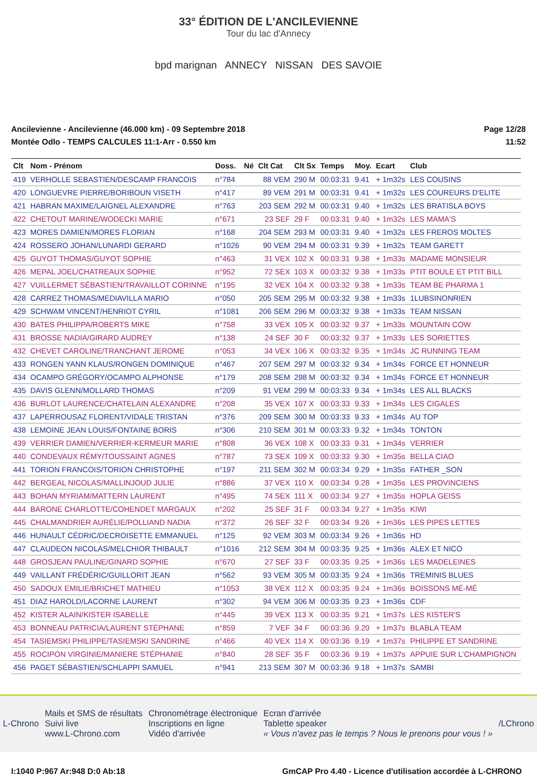33° ÉDITION DE L'ANCILEVIENNE
Tour du lac d'Annecy
bpd marignan ANNECY NISSAN DES SAVOIE
Ancilevienne - Ancilevienne (46.000 km) - 09 Septembre 2018
Montée Odlo - TEMPS CALCULES 11:1-Arr - 0.550 km
Page 12/28
11:52
| Clt | Nom - Prénom | Doss. | Né | Clt Cat | Clt Sx | Temps | Moy. | Ecart | Club |
| --- | --- | --- | --- | --- | --- | --- | --- | --- | --- |
| 419 | VERHOLLE SEBASTIEN/DESCAMP FRANCOIS | n°784 | | 88 VEM | 290 M | 00:03:31 | 9.41 | + 1m32s | LES COUSINS |
| 420 | LONGUEVRE PIERRE/BORIBOUN VISETH | n°417 | | 89 VEM | 291 M | 00:03:31 | 9.41 | + 1m32s | LES COUREURS D'ELITE |
| 421 | HABRAN MAXIME/LAIGNEL ALEXANDRE | n°763 | | 203 SEM | 292 M | 00:03:31 | 9.40 | + 1m32s | LES BRATISLA BOYS |
| 422 | CHETOUT MARINE/WODECKI MARIE | n°671 | | 23 SEF | 29 F | 00:03:31 | 9.40 | + 1m32s | LES MAMA'S |
| 423 | MORES DAMIEN/MORES FLORIAN | n°168 | | 204 SEM | 293 M | 00:03:31 | 9.40 | + 1m32s | LES FREROS MOLTES |
| 424 | ROSSERO JOHAN/LUNARDI GERARD | n°1026 | | 90 VEM | 294 M | 00:03:31 | 9.39 | + 1m32s | TEAM GARETT |
| 425 | GUYOT THOMAS/GUYOT SOPHIE | n°463 | | 31 VEX | 102 X | 00:03:31 | 9.38 | + 1m33s | MADAME MONSIEUR |
| 426 | MEPAL JOEL/CHATREAUX SOPHIE | n°952 | | 72 SEX | 103 X | 00:03:32 | 9.38 | + 1m33s | PTIT BOULE ET PTIT BILL |
| 427 | VUILLERMET SÉBASTIEN/TRAVAILLOT CORINNE | n°195 | | 32 VEX | 104 X | 00:03:32 | 9.38 | + 1m33s | TEAM BE PHARMA 1 |
| 428 | CARREZ THOMAS/MEDIAVILLA MARIO | n°050 | | 205 SEM | 295 M | 00:03:32 | 9.38 | + 1m33s | 1LUBSINONRIEN |
| 429 | SCHWAM VINCENT/HENRIOT CYRIL | n°1081 | | 206 SEM | 296 M | 00:03:32 | 9.38 | + 1m33s | TEAM NISSAN |
| 430 | BATES PHILIPPA/ROBERTS MIKE | n°758 | | 33 VEX | 105 X | 00:03:32 | 9.37 | + 1m33s | MOUNTAIN COW |
| 431 | BROSSE NADIA/GIRARD AUDREY | n°138 | | 24 SEF | 30 F | 00:03:32 | 9.37 | + 1m33s | LES SORIETTES |
| 432 | CHEVET CAROLINE/TRANCHANT JEROME | n°053 | | 34 VEX | 106 X | 00:03:32 | 9.35 | + 1m34s | JC RUNNING TEAM |
| 433 | RONGEN YANN KLAUS/RONGEN DOMINIQUE | n°467 | | 207 SEM | 297 M | 00:03:32 | 9.34 | + 1m34s | FORCE ET HONNEUR |
| 434 | OCAMPO GRÉGORY/OCAMPO ALPHONSE | n°179 | | 208 SEM | 298 M | 00:03:32 | 9.34 | + 1m34s | FORCE ET HONNEUR |
| 435 | DAVIS GLENN/MOLLARD THOMAS | n°209 | | 91 VEM | 299 M | 00:03:33 | 9.34 | + 1m34s | LES ALL BLACKS |
| 436 | BURLOT LAURENCE/CHATELAIN ALEXANDRE | n°208 | | 35 VEX | 107 X | 00:03:33 | 9.33 | + 1m34s | LES CIGALES |
| 437 | LAPERROUSAZ FLORENT/VIDALE TRISTAN | n°376 | | 209 SEM | 300 M | 00:03:33 | 9.33 | + 1m34s | AU TOP |
| 438 | LEMOINE JEAN LOUIS/FONTAINE BORIS | n°306 | | 210 SEM | 301 M | 00:03:33 | 9.32 | + 1m34s | TONTON |
| 439 | VERRIER DAMIEN/VERRIER-KERMEUR MARIE | n°808 | | 36 VEX | 108 X | 00:03:33 | 9.31 | + 1m34s | VERRIER |
| 440 | CONDEVAUX RÉMY/TOUSSAINT AGNES | n°787 | | 73 SEX | 109 X | 00:03:33 | 9.30 | + 1m35s | BELLA CIAO |
| 441 | TORION FRANCOIS/TORION CHRISTOPHE | n°197 | | 211 SEM | 302 M | 00:03:34 | 9.29 | + 1m35s | FATHER _SON |
| 442 | BERGEAL NICOLAS/MALLINJOUD JULIE | n°886 | | 37 VEX | 110 X | 00:03:34 | 9.28 | + 1m35s | LES PROVINCIENS |
| 443 | BOHAN MYRIAM/MATTERN LAURENT | n°495 | | 74 SEX | 111 X | 00:03:34 | 9.27 | + 1m35s | HOPLA GEISS |
| 444 | BARONE CHARLOTTE/COHENDET MARGAUX | n°202 | | 25 SEF | 31 F | 00:03:34 | 9.27 | + 1m35s | KIWI |
| 445 | CHALMANDRIER AURÉLIE/POLLIAND NADIA | n°372 | | 26 SEF | 32 F | 00:03:34 | 9.26 | + 1m36s | LES PIPES LETTES |
| 446 | HUNAULT CÉDRIC/DECROISETTE EMMANUEL | n°125 | | 92 VEM | 303 M | 00:03:34 | 9.26 | + 1m36s | HD |
| 447 | CLAUDEON NICOLAS/MELCHIOR THIBAULT | n°1016 | | 212 SEM | 304 M | 00:03:35 | 9.25 | + 1m36s | ALEX ET NICO |
| 448 | GROSJEAN PAULINE/GINARD SOPHIE | n°670 | | 27 SEF | 33 F | 00:03:35 | 9.25 | + 1m36s | LES MADELEINES |
| 449 | VAILLANT FRÉDÉRIC/GUILLORIT JEAN | n°562 | | 93 VEM | 305 M | 00:03:35 | 9.24 | + 1m36s | TREMINIS BLUES |
| 450 | SADOUX EMILIE/BRICHET MATHIEU | n°1053 | | 38 VEX | 112 X | 00:03:35 | 9.24 | + 1m36s | BOISSONS MÉ-MÉ |
| 451 | DIAZ HAROLD/LACORNE LAURENT | n°302 | | 94 VEM | 306 M | 00:03:35 | 9.23 | + 1m36s | CDF |
| 452 | KISTER ALAIN/KISTER ISABELLE | n°445 | | 39 VEX | 113 X | 00:03:35 | 9.21 | + 1m37s | LES KISTER'S |
| 453 | BONNEAU PATRICIA/LAURENT STÉPHANE | n°859 | | 7 VEF | 34 F | 00:03:36 | 9.20 | + 1m37s | BLABLA TEAM |
| 454 | TASIEMSKI PHILIPPE/TASIEMSKI SANDRINE | n°466 | | 40 VEX | 114 X | 00:03:36 | 9.19 | + 1m37s | PHILIPPE ET SANDRINE |
| 455 | ROCIPON VIRGINIE/MANIERE STÉPHANIE | n°840 | | 28 SEF | 35 F | 00:03:36 | 9.19 | + 1m37s | APPUIE SUR L'CHAMPIGNON |
| 456 | PAGET SÉBASTIEN/SCHLAPPI SAMUEL | n°941 | | 213 SEM | 307 M | 00:03:36 | 9.18 | + 1m37s | SAMBI |
L-Chrono
Mails et SMS de résultats
Suivi live
www.L-Chrono.com
Chronométrage électronique
Inscriptions en ligne
Vidéo d'arrivée
Ecran d'arrivée
Tablette speaker
« Vous n'avez pas le temps ? Nous le prenons pour vous ! »
/LChrono
I:1040 P:967 Ar:948 D:0 Ab:18 GmCAP Pro 4.40 - Licence d'utilisation accordée à L-CHRONO